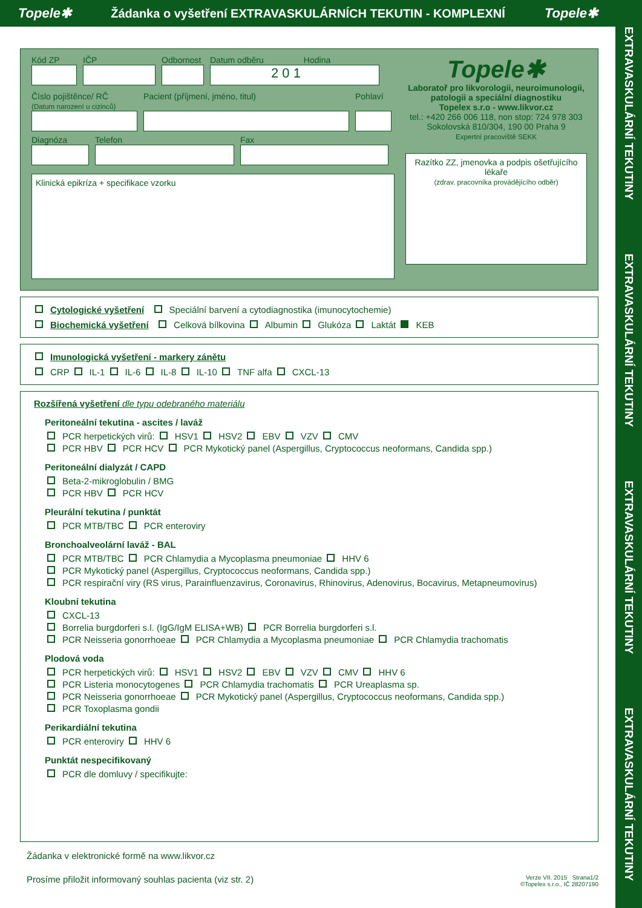Topele✱ Žádanka o vyšetření EXTRAVASKULÁRNÍCH TEKUTIN - KOMPLEXNÍ Topele✱
EXTRAVASKULÁRNÍ TEKUTINY EXTRAVASKULÁRNÍ TEKUTINY EXTRAVASKULÁRNÍ TEKUTINY EXTRAVASKULÁRNÍ TEKUTINY
Kód ZP IČP Odbornost
Datum odběru Hodina
2 0 1
Číslo pojištěnce/ RČ
(Datum narození u cizinců)
Pacient (příjmení, jméno, titul)
Pohlaví
Diagnóza Telefon Fax
Klinická epikríza + specifikace vzorku
Topele✱
Laboratoř pro likvorologii, neuroimunologii, patologii a speciální diagnostiku
Topelex s.r.o - www.likvor.cz
tel.: +420 266 006 118, non stop: 724 978 303
Sokolovská 810/304, 190 00 Praha 9
Expertní pracoviště SEKK
Razítko ZZ, jmenovka a podpis ošetřujícího lékaře
(zdrav. pracovníka provádějícího odběr)
Cytologické vyšetření Speciální barvení a cytodiagnostika (imunocytochemie)
Biochemická vyšetření Celková bílkovina Albumin Glukóza Laktát KEB
Imunologická vyšetření - markery zánětu
CRP IL-1 IL-6 IL-8 IL-10 TNF alfa CXCL-13
Rozšířená vyšetření dle typu odebraného materiálu
Peritoneální tekutina - ascites / laváž
PCR herpetických virů: HSV1 HSV2 EBV VZV CMV
PCR HBV PCR HCV PCR Mykotický panel (Aspergillus, Cryptococcus neoformans, Candida spp.)
Peritoneální dialyzát / CAPD
Beta-2-mikroglobulin / BMG
PCR HBV PCR HCV
Pleurální tekutina / punktát
PCR MTB/TBC PCR enteroviry
Bronchoalveolární laváž - BAL
PCR MTB/TBC PCR Chlamydia a Mycoplasma pneumoniae HHV 6
PCR Mykotický panel (Aspergillus, Cryptococcus neoformans, Candida spp.)
PCR respirační viry (RS virus, Parainfluenzavirus, Coronavirus, Rhinovirus, Adenovirus, Bocavirus, Metapneumovirus)
Kloubní tekutina
CXCL-13
Borrelia burgdorferi s.l. (IgG/IgM ELISA+WB) PCR Borrelia burgdorferi s.l.
PCR Neisseria gonorrhoeae PCR Chlamydia a Mycoplasma pneumoniae PCR Chlamydia trachomatis
Plodová voda
PCR herpetických virů: HSV1 HSV2 EBV VZV CMV HHV 6
PCR Listeria monocytogenes PCR Chlamydia trachomatis PCR Ureaplasma sp.
PCR Neisseria gonorrhoeae PCR Mykotický panel (Aspergillus, Cryptococcus neoformans, Candida spp.)
PCR Toxoplasma gondii
Perikardiální tekutina
PCR enteroviry HHV 6
Punktát nespecifikovaný
PCR dle domluvy / specifikujte:
Žádanka v elektronické formě na www.likvor.cz
Prosíme přiložit informovaný souhlas pacienta (viz str. 2) Verze VII. 2015 Strana1/2
©Topelex s.r.o., IČ 28207190